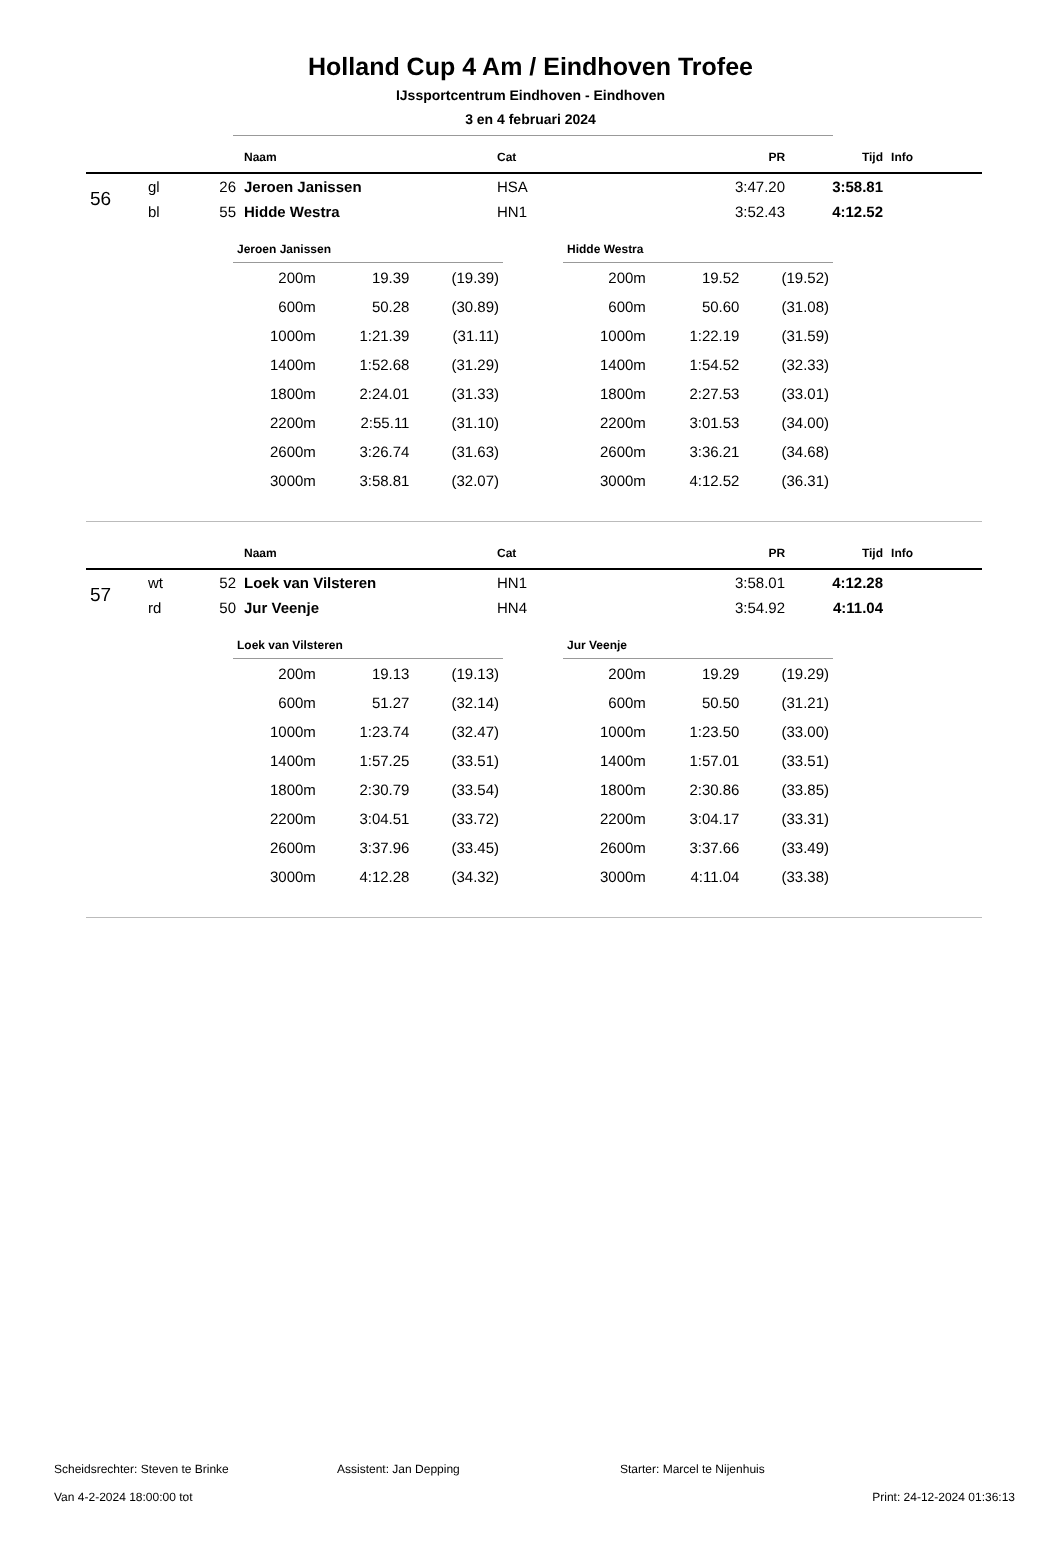Holland Cup 4 Am / Eindhoven Trofee
IJssportcentrum Eindhoven - Eindhoven
3 en 4 februari 2024
| | | | Naam | Cat | PR | Tijd | Info |
| --- | --- | --- | --- | --- | --- | --- | --- |
| 56 | gl | 26 | Jeroen Janissen | HSA | 3:47.20 | 3:58.81 | |
| | bl | 55 | Hidde Westra | HN1 | 3:52.43 | 4:12.52 | |
Jeroen Janissen
| 200m | 19.39 | (19.39) |
| 600m | 50.28 | (30.89) |
| 1000m | 1:21.39 | (31.11) |
| 1400m | 1:52.68 | (31.29) |
| 1800m | 2:24.01 | (31.33) |
| 2200m | 2:55.11 | (31.10) |
| 2600m | 3:26.74 | (31.63) |
| 3000m | 3:58.81 | (32.07) |
Hidde Westra
| 200m | 19.52 | (19.52) |
| 600m | 50.60 | (31.08) |
| 1000m | 1:22.19 | (31.59) |
| 1400m | 1:54.52 | (32.33) |
| 1800m | 2:27.53 | (33.01) |
| 2200m | 3:01.53 | (34.00) |
| 2600m | 3:36.21 | (34.68) |
| 3000m | 4:12.52 | (36.31) |
| | | | Naam | Cat | PR | Tijd | Info |
| --- | --- | --- | --- | --- | --- | --- | --- |
| 57 | wt | 52 | Loek van Vilsteren | HN1 | 3:58.01 | 4:12.28 | |
| | rd | 50 | Jur Veenje | HN4 | 3:54.92 | 4:11.04 | |
Loek van Vilsteren
| 200m | 19.13 | (19.13) |
| 600m | 51.27 | (32.14) |
| 1000m | 1:23.74 | (32.47) |
| 1400m | 1:57.25 | (33.51) |
| 1800m | 2:30.79 | (33.54) |
| 2200m | 3:04.51 | (33.72) |
| 2600m | 3:37.96 | (33.45) |
| 3000m | 4:12.28 | (34.32) |
Jur Veenje
| 200m | 19.29 | (19.29) |
| 600m | 50.50 | (31.21) |
| 1000m | 1:23.50 | (33.00) |
| 1400m | 1:57.01 | (33.51) |
| 1800m | 2:30.86 | (33.85) |
| 2200m | 3:04.17 | (33.31) |
| 2600m | 3:37.66 | (33.49) |
| 3000m | 4:11.04 | (33.38) |
Scheidsrechter: Steven te Brinke Assistent: Jan Depping Starter: Marcel te Nijenhuis
Van 4-2-2024 18:00:00 tot Print: 24-12-2024 01:36:13